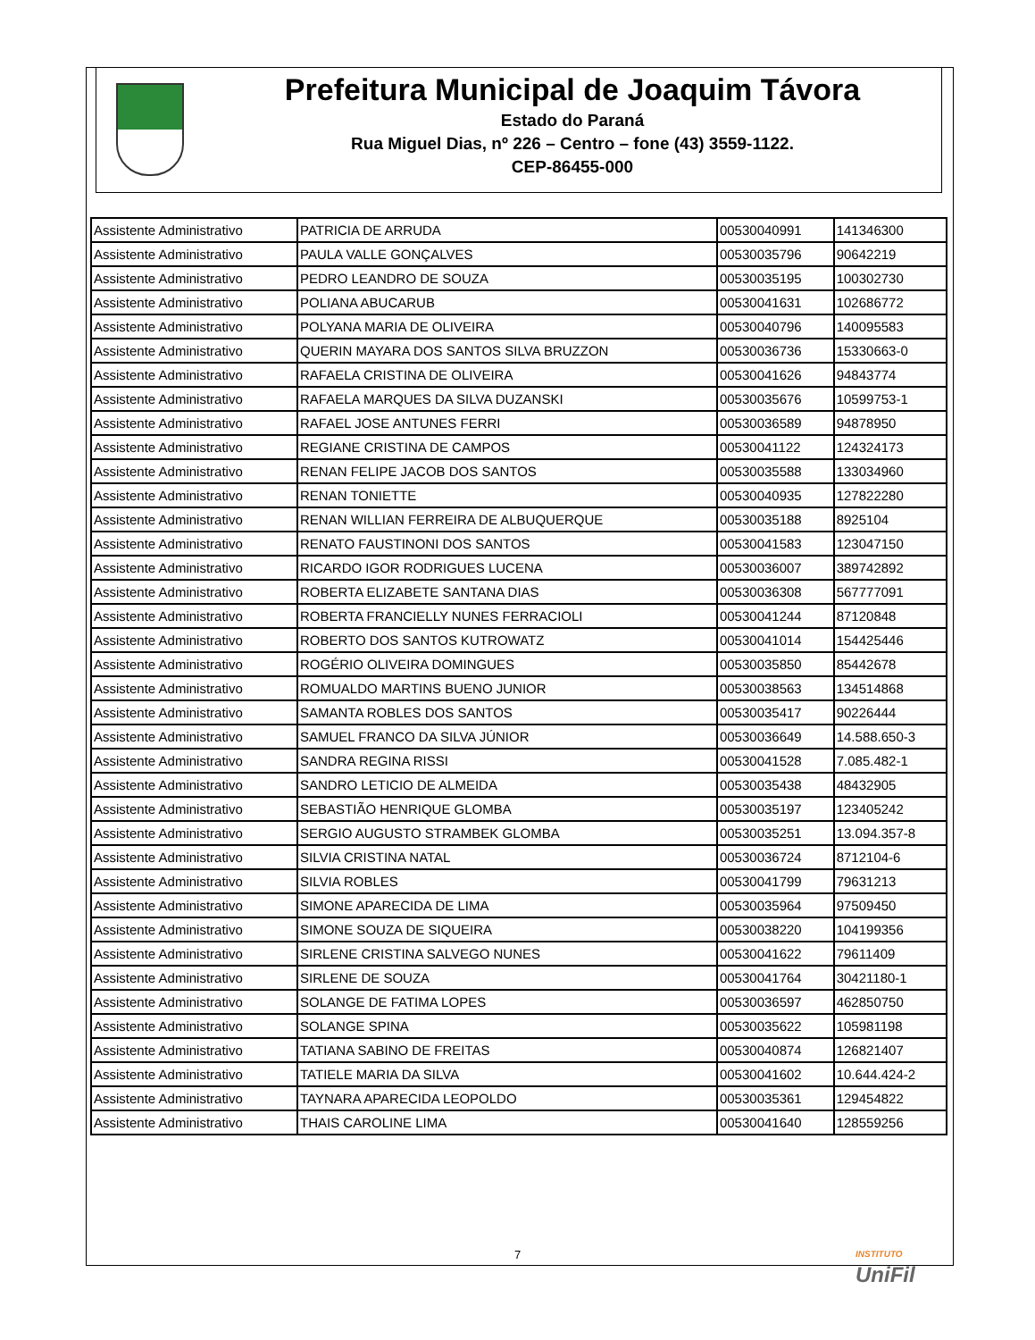Prefeitura Municipal de Joaquim Távora
Estado do Paraná
Rua Miguel Dias, nº 226 – Centro – fone (43) 3559-1122.
CEP-86455-000
| Assistente Administrativo | PATRICIA DE ARRUDA | 00530040991 | 141346300 |
| Assistente Administrativo | PAULA VALLE GONÇALVES | 00530035796 | 90642219 |
| Assistente Administrativo | PEDRO LEANDRO DE SOUZA | 00530035195 | 100302730 |
| Assistente Administrativo | POLIANA ABUCARUB | 00530041631 | 102686772 |
| Assistente Administrativo | POLYANA MARIA DE OLIVEIRA | 00530040796 | 140095583 |
| Assistente Administrativo | QUERIN MAYARA DOS SANTOS SILVA BRUZZON | 00530036736 | 15330663-0 |
| Assistente Administrativo | RAFAELA CRISTINA DE OLIVEIRA | 00530041626 | 94843774 |
| Assistente Administrativo | RAFAELA MARQUES DA SILVA DUZANSKI | 00530035676 | 10599753-1 |
| Assistente Administrativo | RAFAEL JOSE ANTUNES FERRI | 00530036589 | 94878950 |
| Assistente Administrativo | REGIANE CRISTINA DE CAMPOS | 00530041122 | 124324173 |
| Assistente Administrativo | RENAN FELIPE JACOB DOS SANTOS | 00530035588 | 133034960 |
| Assistente Administrativo | RENAN TONIETTE | 00530040935 | 127822280 |
| Assistente Administrativo | RENAN WILLIAN FERREIRA DE ALBUQUERQUE | 00530035188 | 8925104 |
| Assistente Administrativo | RENATO FAUSTINONI DOS SANTOS | 00530041583 | 123047150 |
| Assistente Administrativo | RICARDO IGOR RODRIGUES LUCENA | 00530036007 | 389742892 |
| Assistente Administrativo | ROBERTA ELIZABETE SANTANA DIAS | 00530036308 | 567777091 |
| Assistente Administrativo | ROBERTA FRANCIELLY NUNES FERRACIOLI | 00530041244 | 87120848 |
| Assistente Administrativo | ROBERTO DOS SANTOS KUTROWATZ | 00530041014 | 154425446 |
| Assistente Administrativo | ROGÉRIO OLIVEIRA DOMINGUES | 00530035850 | 85442678 |
| Assistente Administrativo | ROMUALDO MARTINS BUENO JUNIOR | 00530038563 | 134514868 |
| Assistente Administrativo | SAMANTA ROBLES DOS SANTOS | 00530035417 | 90226444 |
| Assistente Administrativo | SAMUEL FRANCO DA SILVA JÚNIOR | 00530036649 | 14.588.650-3 |
| Assistente Administrativo | SANDRA REGINA RISSI | 00530041528 | 7.085.482-1 |
| Assistente Administrativo | SANDRO LETICIO DE ALMEIDA | 00530035438 | 48432905 |
| Assistente Administrativo | SEBASTIÃO HENRIQUE GLOMBA | 00530035197 | 123405242 |
| Assistente Administrativo | SERGIO AUGUSTO STRAMBEK GLOMBA | 00530035251 | 13.094.357-8 |
| Assistente Administrativo | SILVIA CRISTINA NATAL | 00530036724 | 8712104-6 |
| Assistente Administrativo | SILVIA ROBLES | 00530041799 | 79631213 |
| Assistente Administrativo | SIMONE APARECIDA DE LIMA | 00530035964 | 97509450 |
| Assistente Administrativo | SIMONE SOUZA DE SIQUEIRA | 00530038220 | 104199356 |
| Assistente Administrativo | SIRLENE CRISTINA SALVEGO NUNES | 00530041622 | 79611409 |
| Assistente Administrativo | SIRLENE DE SOUZA | 00530041764 | 30421180-1 |
| Assistente Administrativo | SOLANGE DE FATIMA LOPES | 00530036597 | 462850750 |
| Assistente Administrativo | SOLANGE SPINA | 00530035622 | 105981198 |
| Assistente Administrativo | TATIANA SABINO DE FREITAS | 00530040874 | 126821407 |
| Assistente Administrativo | TATIELE MARIA DA SILVA | 00530041602 | 10.644.424-2 |
| Assistente Administrativo | TAYNARA APARECIDA LEOPOLDO | 00530035361 | 129454822 |
| Assistente Administrativo | THAIS CAROLINE LIMA | 00530041640 | 128559256 |
7
INSTITUTO
UniFil